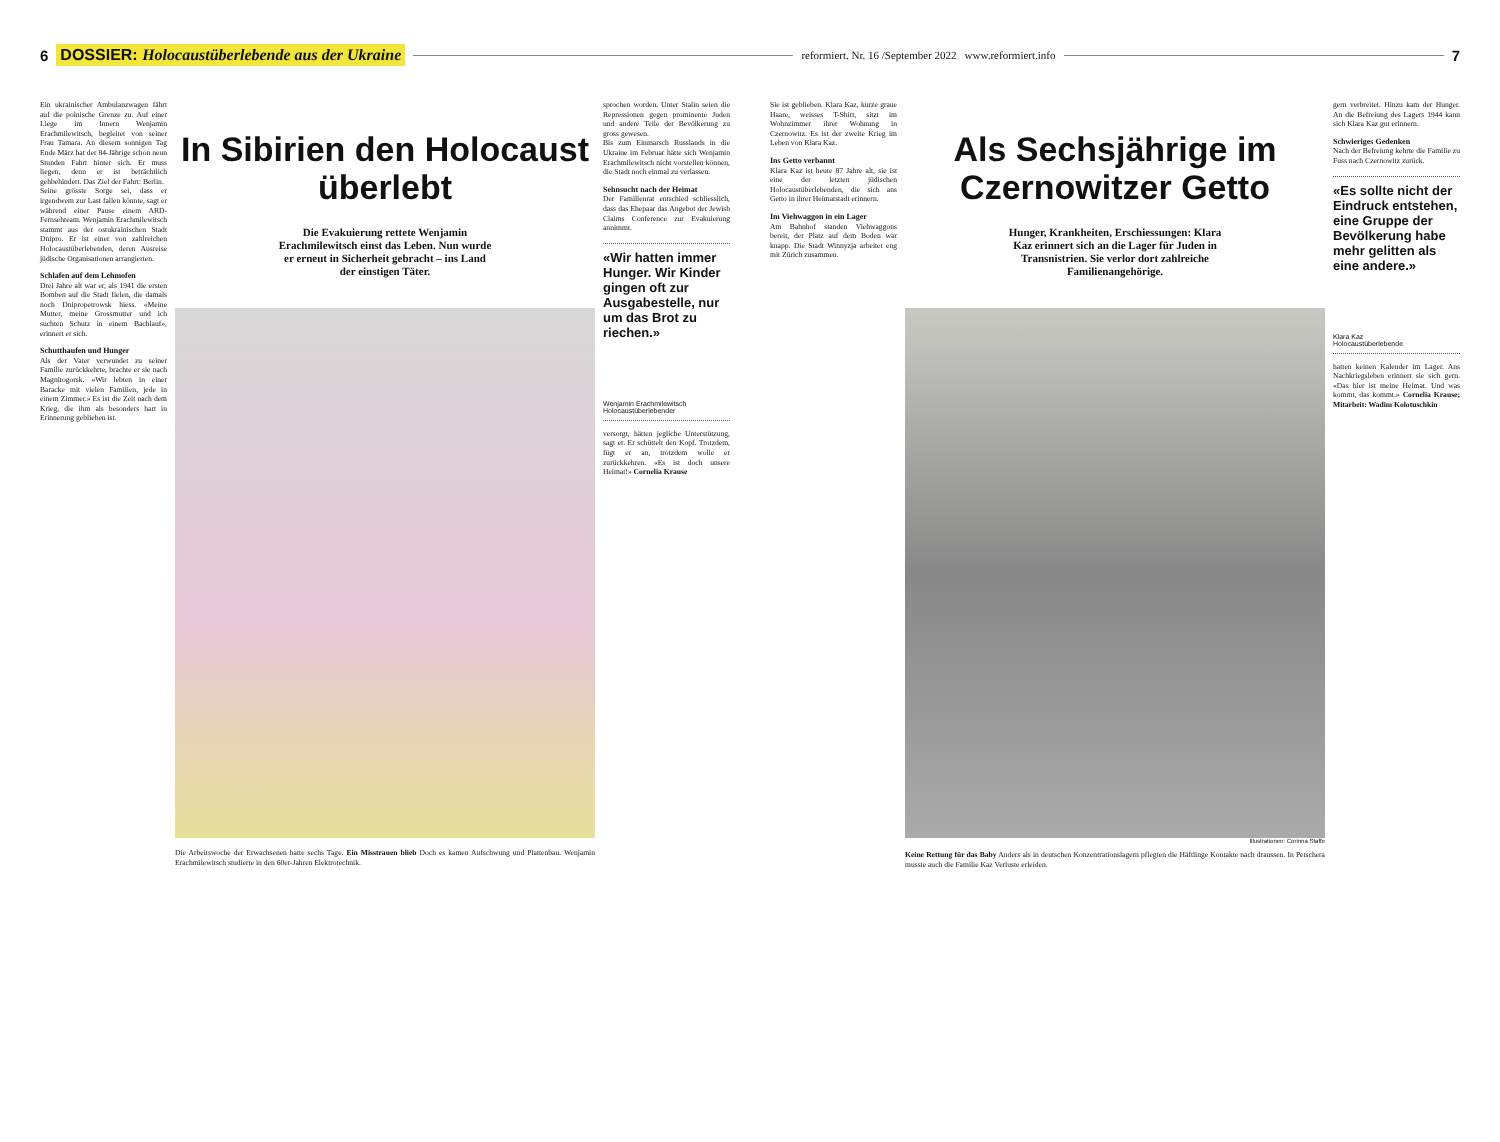6 DOSSIER: Holocaustüberlebende aus der Ukraine reformiert. Nr. 16 /September 2022 www.reformiert.info 7
Ein ukrainischer Ambulanzwagen fährt auf die polnische Grenze zu. Auf einer Liege im Innern Wenjamin Erachmilewitsch, begleitet von seiner Frau Tamara. An diesem sonnigen Tag Ende März hat der 84-Jährige schon neun Stunden Fahrt hinter sich. Er muss liegen, denn er ist beträchtlich gehbehindert. Das Ziel der Fahrt: Berlin.
Seine grösste Sorge sei, dass er irgendwem zur Last fallen könnte, sagt er während einer Pause einem ARD-Fernsehteam. Wenjamin Erachmilewitsch stammt aus der ostukrainischen Stadt Dnipro. Er ist einer von zahlreichen Holocaustüberlebenden, deren Ausreise jüdische Organisationen arrangierten.
Schlafen auf dem Lehmofen
Drei Jahre alt war er, als 1941 die ersten Bomben auf die Stadt fielen, die damals noch Dnipropetrowsk hiess. «Meine Mutter, meine Grossmutter und ich suchten Schutz in einem Bachlauf», erinnert er sich.
Schutthaufen und Hunger
Als der Vater verwundet zu seiner Familie zurückkehrte, brachte er sie nach Magnitogorsk. «Wir lebten in einer Baracke mit vielen Familien, jede in einem Zimmer.» Es ist die Zeit nach dem Krieg, die ihm als besonders hart in Erinnerung geblieben ist.
In Sibirien den Holocaust überlebt
Die Evakuierung rettete Wenjamin Erachmilewitsch einst das Leben. Nun wurde er erneut in Sicherheit gebracht – ins Land der einstigen Täter.
Die Arbeitswoche der Erwachsenen hatte sechs Tage. Ein Misstrauen blieb Doch es kamen Aufschwung und Plattenbau. Wenjamin Erachmilewitsch studierte in den 60er-Jahren Elektrotechnik.
sprochen worden. Unter Stalin seien die Repressionen gegen prominente Juden und andere Teile der Bevölkerung zu gross gewesen.
Bis zum Einmarsch Russlands in die Ukraine im Februar hätte sich Wenjamin Erachmilewitsch nicht vorstellen können, die Stadt noch einmal zu verlassen.
Sehnsucht nach der Heimat
Der Familienrat entschied schliesslich, dass das Ehepaar das Angebot der Jewish Claims Conference zur Evakuierung annimmt.
«Wir hatten immer Hunger. Wir Kinder gingen oft zur Ausgabestelle, nur um das Brot zu riechen.»
Wenjamin Erachmilewitsch
Holocaustüberlebender
versorgt, hätten jegliche Unterstützung, sagt er. Er schüttelt den Kopf. Trotzdem, fügt er an, trotzdem wolle er zurückkehren. «Es ist doch unsere Heimat!» Cornelia Krause
Sie ist geblieben. Klara Kaz, kurze graue Haare, weisses T-Shirt, sitzt im Wohnzimmer ihrer Wohnung in Czernowitz. Es ist der zweite Krieg im Leben von Klara Kaz.
Ins Getto verbannt
Klara Kaz ist heute 87 Jahre alt, sie ist eine der letzten jüdischen Holocaustüberlebenden, die sich ans Getto in ihrer Heimatstadt erinnern.
Im Viehwaggon in ein Lager
Am Bahnhof standen Viehwaggons bereit, der Platz auf dem Boden war knapp. Die Stadt Winnyzja arbeitet eng mit Zürich zusammen.
Als Sechsjährige im Czernowitzer Getto
Hunger, Krankheiten, Erschiessungen: Klara Kaz erinnert sich an die Lager für Juden in Transnistrien. Sie verlor dort zahlreiche Familienangehörige.
Illustrationen: Corinna Staffe
Keine Rettung für das Baby Anders als in deutschen Konzentrationslagern pflegten die Häftlinge Kontakte nach draussen. In Petschera musste auch die Familie Kaz Verluste erleiden.
gern verbreitet. Hinzu kam der Hunger. An die Befreiung des Lagers 1944 kann sich Klara Kaz gut erinnern.
Schwieriges Gedenken
Nach der Befreiung kehrte die Familie zu Fuss nach Czernowitz zurück.
«Es sollte nicht der Eindruck entstehen, eine Gruppe der Bevölkerung habe mehr gelitten als eine andere.»
Klara Kaz
Holocaustüberlebende
hatten keinen Kalender im Lager. Ans Nachkriegsleben erinnert sie sich gern. «Das hier ist meine Heimat. Und was kommt, das kommt.» Cornelia Krause; Mitarbeit: Wadim Kolotuschkin